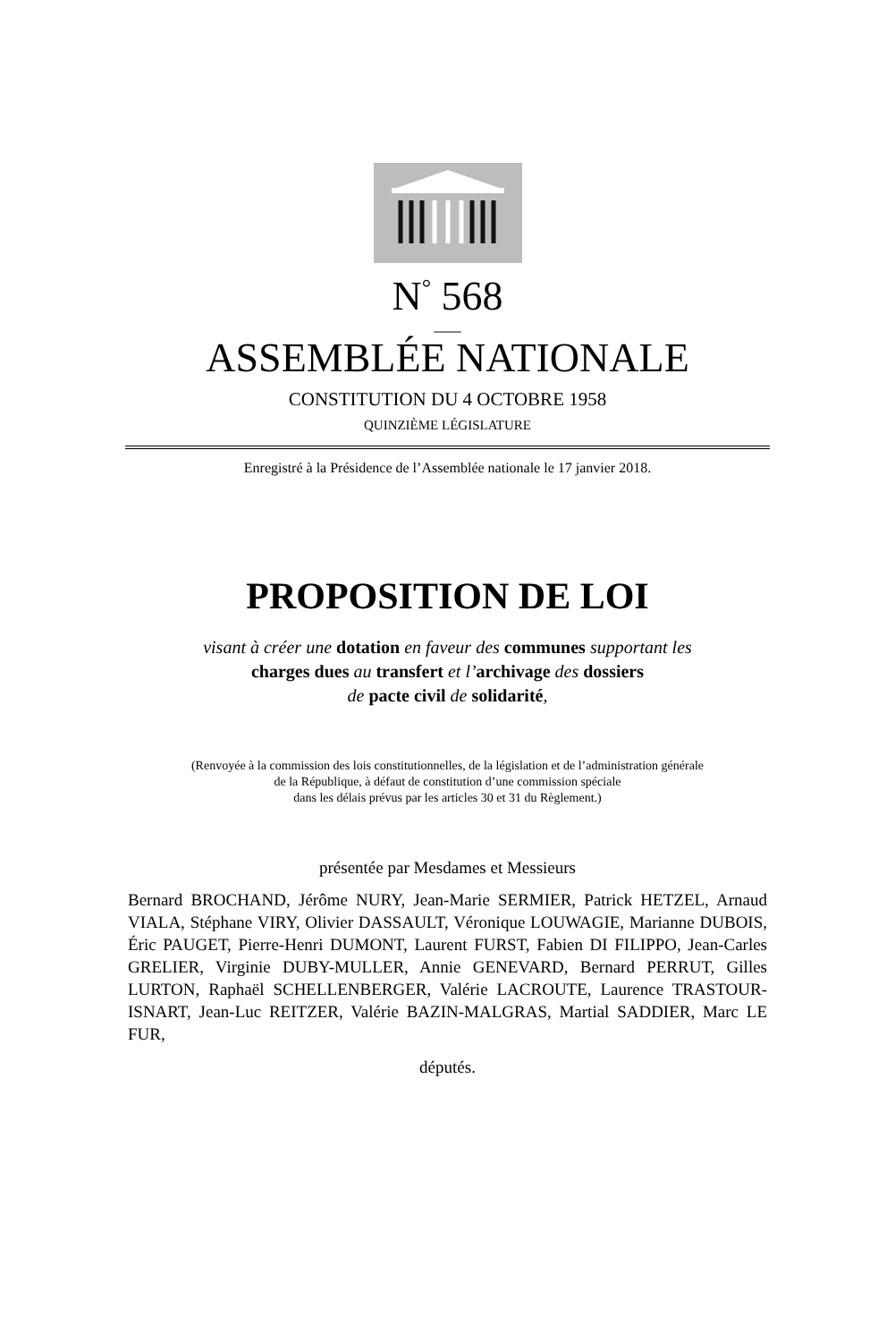N<sup>°</sup> 568
___
ASSEMBLÉE NATIONALE
CONSTITUTION DU 4 OCTOBRE 1958
QUINZIÈME LÉGISLATURE
Enregistré à la Présidence de l’Assemblée nationale le 17 janvier 2018.
PROPOSITION DE LOI
visant à créer une dotation en faveur des communes supportant les
charges dues au transfert et l’archivage des dossiers
de pacte civil de solidarité,
(Renvoyée à la commission des lois constitutionnelles, de la législation et de l’administration générale
de la République, à défaut de constitution d’une commission spéciale
dans les délais prévus par les articles 30 et 31 du Règlement.)
présentée par Mesdames et Messieurs
Bernard BROCHAND, Jérôme NURY, Jean-Marie SERMIER, Patrick HETZEL, Arnaud VIALA, Stéphane VIRY, Olivier DASSAULT, Véronique LOUWAGIE, Marianne DUBOIS, Éric PAUGET, Pierre-Henri DUMONT, Laurent FURST, Fabien DI FILIPPO, Jean-Carles GRELIER, Virginie DUBY-MULLER, Annie GENEVARD, Bernard PERRUT, Gilles LURTON, Raphaël SCHELLENBERGER, Valérie LACROUTE, Laurence TRASTOUR-ISNART, Jean-Luc REITZER, Valérie BAZIN-MALGRAS, Martial SADDIER, Marc LE FUR,
députés.